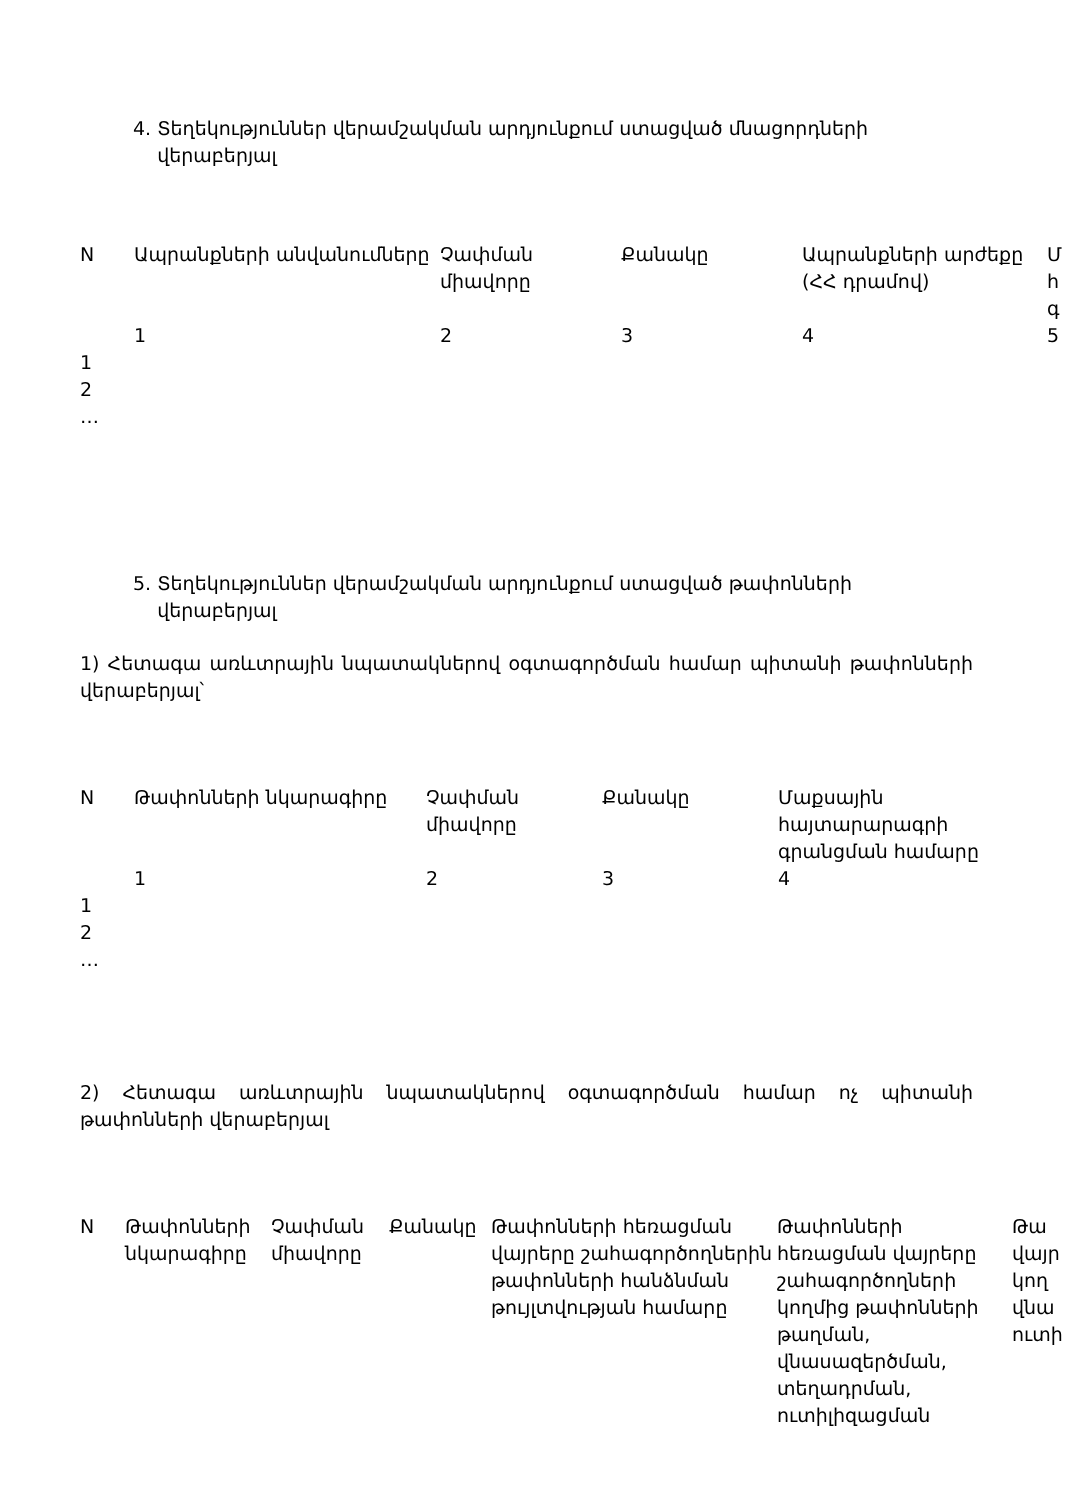4. Տեղեկություններ վերամշակման արդյունքում ստացված մնացորդների
վերաբերյալ
| N | Ապրանքների անվանումները | Չափման միավորը | Քանակը | Ապրանքների արժեքը (ՀՀ դրամով) | Մ հ գ |
| --- | --- | --- | --- | --- | --- |
| | 1 | 2 | 3 | 4 | 5 |
| 1 | | | | | |
| 2 | | | | | |
| … | | | | | |
5. Տեղեկություններ վերամշակման արդյունքում ստացված թափոնների
վերաբերյալ
1) Հետագա առևտրային նպատակներով օգտագործման համար պիտանի թափոնների վերաբերյալ՝
| N | Թափոնների նկարագիրը | Չափման միավորը | Քանակը | Մաքսային հայտարարագրի գրանցման համարը |
| --- | --- | --- | --- | --- |
| | 1 | 2 | 3 | 4 |
| 1 | | | | |
| 2 | | | | |
| … | | | | |
2) Հետագա առևտրային նպատակներով օգտագործման համար ոչ պիտանի թափոնների վերաբերյալ
| N | Թափոնների նկարագիրը | Չափման միավորը | Քանակը | Թափոնների հեռացման վայրերը շահագործողներին թափոնների հանձնման թույլտվության համարը | Թափոնների հեռացման վայրերը շահագործողների կողմից թափոնների թաղման, վնասազերծման, տեղադրման, ուտիլիզացման | Թա վայր կող վնա ուտի |
| --- | --- | --- | --- | --- | --- | --- |